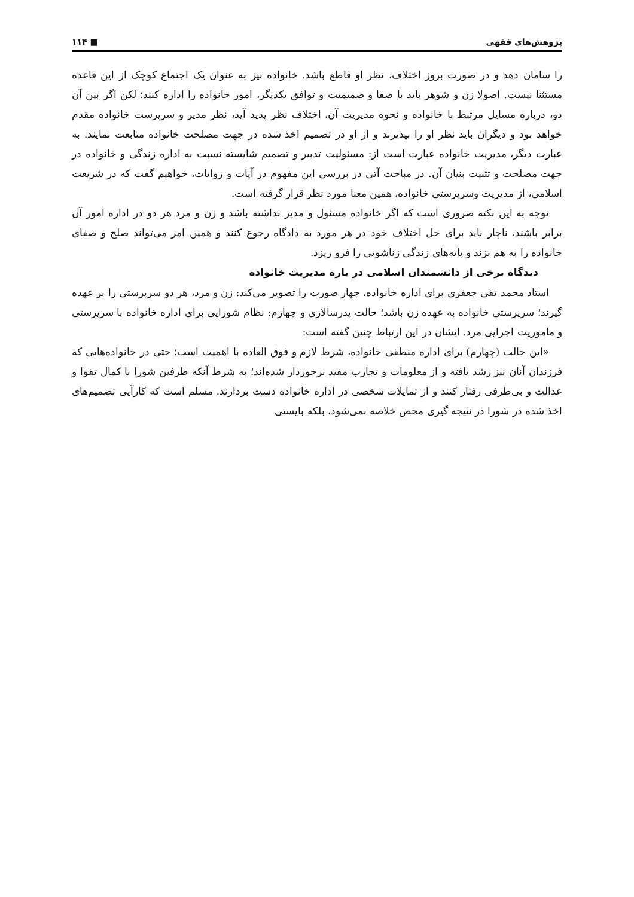پژوهش‌های فقهی ■ ۱۱۴
را سامان دهد و در صورت بروز اختلاف، نظر او قاطع باشد. خانواده نیز به عنوان یک اجتماع کوچک از این قاعده مستثنا نیست. اصولا زن و شوهر باید با صفا و صمیمیت و توافق یکدیگر، امور خانواده را اداره کنند؛ لکن اگر بین آن دو، درباره مسایل مرتبط با خانواده و نحوه مدیریت آن، اختلاف نظر پدید آید، نظر مدیر و سرپرست خانواده مقدم خواهد بود و دیگران باید نظر او را بپذیرند و از او در تصمیم اخذ شده در جهت مصلحت خانواده متابعت نمایند. به عبارت دیگر، مدیریت خانواده عبارت است از: مسئولیت تدبیر و تصمیم شایسته نسبت به اداره زندگی و خانواده در جهت مصلحت و تثبیت بنیان آن. در مباحث آتی در بررسی این مفهوم در آیات و روایات، خواهیم گفت که در شریعت اسلامی، از مدیریت وسرپرستی خانواده، همین معنا مورد نظر قرار گرفته است.
توجه به این نکته ضروری است که اگر خانواده مسئول و مدیر نداشته باشد و زن و مرد هر دو در اداره امور آن برابر باشند، ناچار باید برای حل اختلاف خود در هر مورد به دادگاه رجوع کنند و همین امر می‌تواند صلح و صفای خانواده را به هم بزند و پایه‌های زندگی زناشویی را فرو ریزد.
دیدگاه برخی از دانشمندان اسلامی در باره مدیریت خانواده
استاد محمد تقی جعفری برای اداره خانواده، چهار صورت را تصویر می‌کند: زن و مرد، هر دو سرپرستی را بر عهده گیرند؛ سرپرستی خانواده به عهده زن باشد؛ حالت پدرسالاری و چهارم: نظام شورایی برای اداره خانواده با سرپرستی و ماموریت اجرایی مرد. ایشان در این ارتباط چنین گفته است:
«این حالت (چهارم) برای اداره منطقی خانواده، شرط لازم و فوق العاده با اهمیت است؛ حتی در خانواده‌هایی که فرزندان آنان نیز رشد یافته و از معلومات و تجارب مفید برخوردار شده‌اند؛ به شرط آنکه طرفین شورا با کمال تقوا و عدالت و بی‌طرفی رفتار کنند و از تمایلات شخصی در اداره خانواده دست بردارند. مسلم است که کارآیی تصمیم‌های اخذ شده در شورا در نتیجه گیری محض خلاصه نمی‌شود، بلکه بایستی